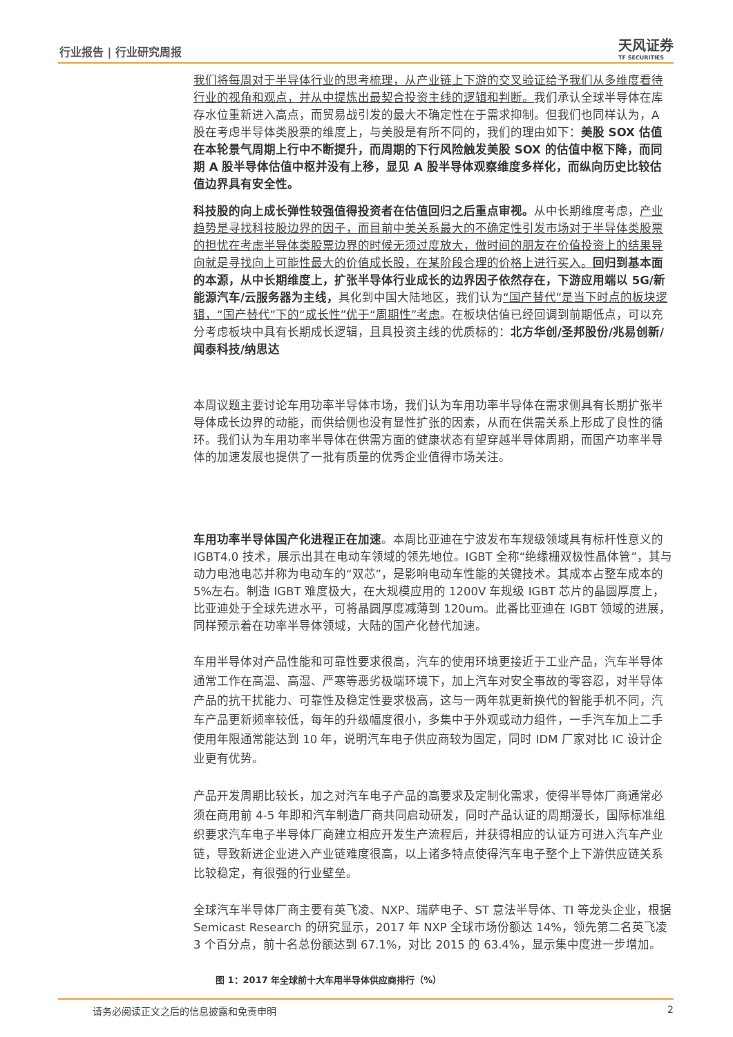行业报告 | 行业研究周报 天风证券
TF SECURITIES
我们将每周对于半导体行业的思考梳理，从产业链上下游的交叉验证给予我们从多维度看待行业的视角和观点，并从中提炼出最契合投资主线的逻辑和判断。我们承认全球半导体在库存水位重新进入高点，而贸易战引发的最大不确定性在于需求抑制。但我们也同样认为，A 股在考虑半导体类股票的维度上，与美股是有所不同的，我们的理由如下：美股 SOX 估值在本轮景气周期上行中不断提升，而周期的下行风险触发美股 SOX 的估值中枢下降，而同期 A 股半导体估值中枢并没有上移，显见 A 股半导体观察维度多样化，而纵向历史比较估值边界具有安全性。
科技股的向上成长弹性较强值得投资者在估值回归之后重点审视。从中长期维度考虑，产业趋势是寻找科技股边界的因子，而目前中美关系最大的不确定性引发市场对于半导体类股票的担忧在考虑半导体类股票边界的时候无须过度放大，做时间的朋友在价值投资上的结果导向就是寻找向上可能性最大的价值成长股，在某阶段合理的价格上进行买入。回归到基本面的本源，从中长期维度上，扩张半导体行业成长的边界因子依然存在，下游应用端以 5G/新能源汽车/云服务器为主线，具化到中国大陆地区，我们认为“国产替代”是当下时点的板块逻辑，“国产替代”下的“成长性”优于“周期性”考虑。在板块估值已经回调到前期低点，可以充分考虑板块中具有长期成长逻辑，且具投资主线的优质标的：北方华创/圣邦股份/兆易创新/闻泰科技/纳思达
本周议题主要讨论车用功率半导体市场，我们认为车用功率半导体在需求侧具有长期扩张半导体成长边界的动能，而供给侧也没有显性扩张的因素，从而在供需关系上形成了良性的循环。我们认为车用功率半导体在供需方面的健康状态有望穿越半导体周期，而国产功率半导体的加速发展也提供了一批有质量的优秀企业值得市场关注。
车用功率半导体国产化进程正在加速。本周比亚迪在宁波发布车规级领域具有标杆性意义的 IGBT4.0 技术，展示出其在电动车领域的领先地位。IGBT 全称“绝缘栅双极性晶体管”，其与动力电池电芯并称为电动车的“双芯”，是影响电动车性能的关键技术。其成本占整车成本的 5%左右。制造 IGBT 难度极大，在大规模应用的 1200V 车规级 IGBT 芯片的晶圆厚度上，比亚迪处于全球先进水平，可将晶圆厚度减薄到 120um。此番比亚迪在 IGBT 领域的进展，同样预示着在功率半导体领域，大陆的国产化替代加速。
车用半导体对产品性能和可靠性要求很高，汽车的使用环境更接近于工业产品，汽车半导体通常工作在高温、高湿、严寒等恶劣极端环境下，加上汽车对安全事故的零容忍，对半导体产品的抗干扰能力、可靠性及稳定性要求极高，这与一两年就更新换代的智能手机不同，汽车产品更新频率较低，每年的升级幅度很小，多集中于外观或动力组件，一手汽车加上二手使用年限通常能达到 10 年，说明汽车电子供应商较为固定，同时 IDM 厂家对比 IC 设计企业更有优势。
产品开发周期比较长，加之对汽车电子产品的高要求及定制化需求，使得半导体厂商通常必须在商用前 4-5 年即和汽车制造厂商共同启动研发，同时产品认证的周期漫长，国际标准组织要求汽车电子半导体厂商建立相应开发生产流程后，并获得相应的认证方可进入汽车产业链，导致新进企业进入产业链难度很高，以上诸多特点使得汽车电子整个上下游供应链关系比较稳定，有很强的行业壁垒。
全球汽车半导体厂商主要有英飞凌、NXP、瑞萨电子、ST 意法半导体、TI 等龙头企业，根据 Semicast Research 的研究显示，2017 年 NXP 全球市场份额达 14%，领先第二名英飞凌 3 个百分点，前十名总份额达到 67.1%，对比 2015 的 63.4%，显示集中度进一步增加。
图 1：2017 年全球前十大车用半导体供应商排行（%）
请务必阅读正文之后的信息披露和免责申明 2